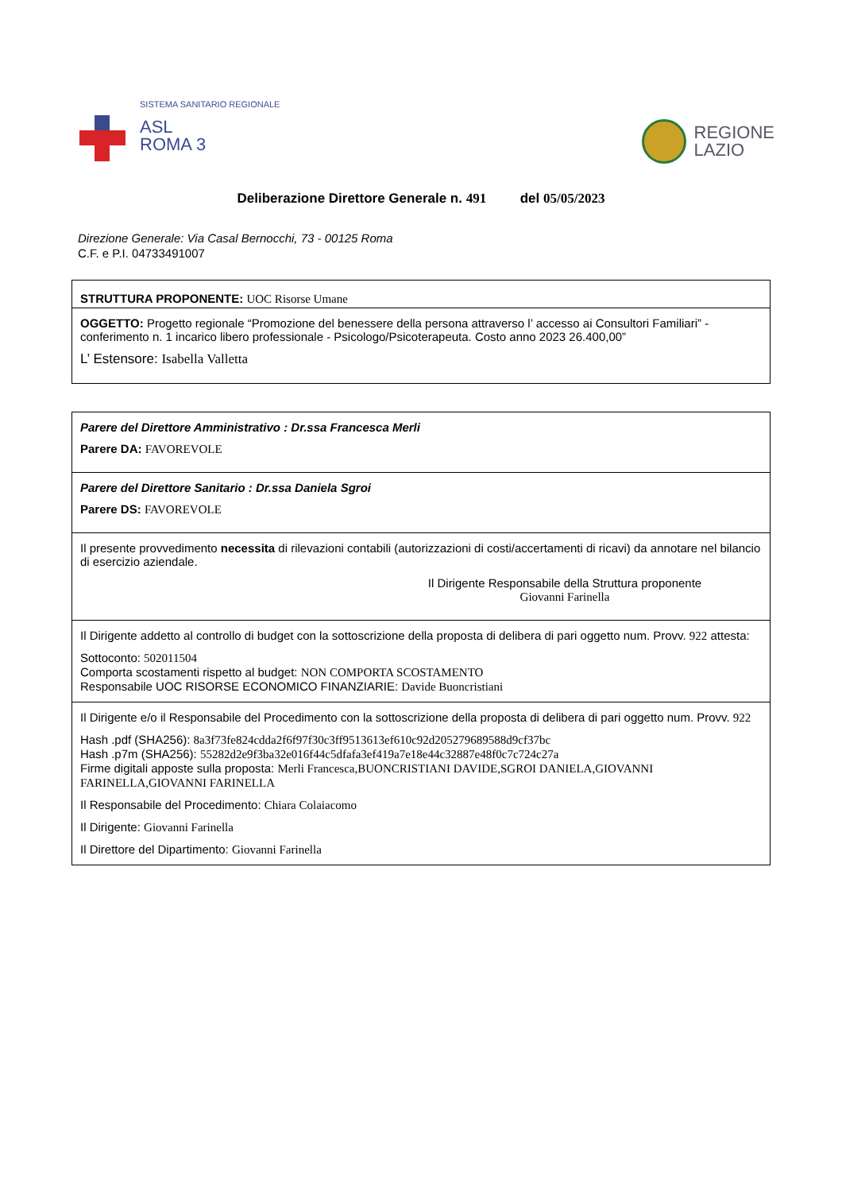SISTEMA SANITARIO REGIONALE
ASL
ROMA 3
REGIONE
LAZIO
Deliberazione Direttore Generale n. 491 del 05/05/2023
Direzione Generale: Via Casal Bernocchi, 73 - 00125 Roma
C.F. e P.I. 04733491007
STRUTTURA PROPONENTE: UOC Risorse Umane
OGGETTO: Progetto regionale “Promozione del benessere della persona attraverso l’ accesso ai Consultori Familiari” - conferimento n. 1 incarico libero professionale - Psicologo/Psicoterapeuta. Costo anno 2023 26.400,00”
L’ Estensore: Isabella Valletta
Parere del Direttore Amministrativo : Dr.ssa Francesca Merli
Parere DA: FAVOREVOLE
Parere del Direttore Sanitario : Dr.ssa Daniela Sgroi
Parere DS: FAVOREVOLE
Il presente provvedimento necessita di rilevazioni contabili (autorizzazioni di costi/accertamenti di ricavi) da annotare nel bilancio di esercizio aziendale.
Il Dirigente Responsabile della Struttura proponente
Giovanni Farinella
Il Dirigente addetto al controllo di budget con la sottoscrizione della proposta di delibera di pari oggetto num. Provv. 922 attesta:
Sottoconto: 502011504
Comporta scostamenti rispetto al budget: NON COMPORTA SCOSTAMENTO
Responsabile UOC RISORSE ECONOMICO FINANZIARIE: Davide Buoncristiani
Il Dirigente e/o il Responsabile del Procedimento con la sottoscrizione della proposta di delibera di pari oggetto num. Provv. 922
Hash .pdf (SHA256): 8a3f73fe824cdda2f6f97f30c3ff9513613ef610c92d205279689588d9cf37bc
Hash .p7m (SHA256): 55282d2e9f3ba32e016f44c5dfafa3ef419a7e18e44c32887e48f0c7c724c27a
Firme digitali apposte sulla proposta: Merli Francesca,BUONCRISTIANI DAVIDE,SGROI DANIELA,GIOVANNI FARINELLA,GIOVANNI FARINELLA
Il Responsabile del Procedimento: Chiara Colaiacomo
Il Dirigente: Giovanni Farinella
Il Direttore del Dipartimento: Giovanni Farinella